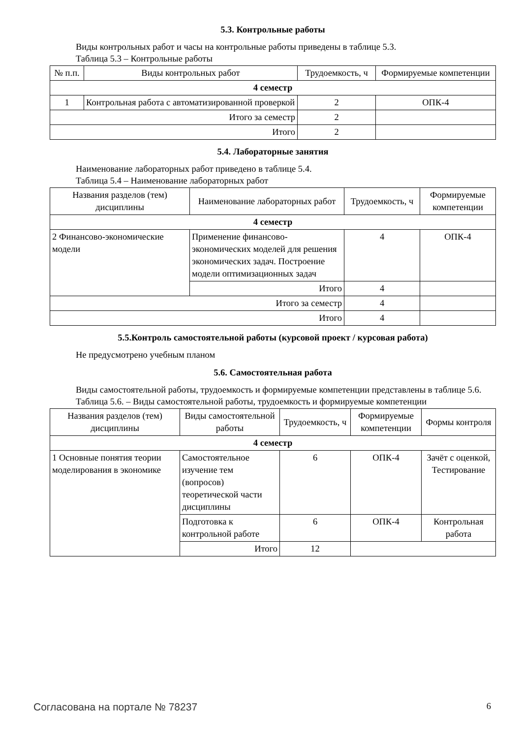5.3. Контрольные работы
Виды контрольных работ и часы на контрольные работы приведены в таблице 5.3.
Таблица 5.3 – Контрольные работы
| № п.п. | Виды контрольных работ | Трудоемкость, ч | Формируемые компетенции |
| --- | --- | --- | --- |
| 4 семестр | | | |
| 1 | Контрольная работа с автоматизированной проверкой | 2 | ОПК-4 |
| Итого за семестр | | 2 | |
| Итого | | 2 | |
5.4. Лабораторные занятия
Наименование лабораторных работ приведено в таблице 5.4.
Таблица 5.4 – Наименование лабораторных работ
| Названия разделов (тем) дисциплины | Наименование лабораторных работ | Трудоемкость, ч | Формируемые компетенции |
| --- | --- | --- | --- |
| 4 семестр | | | |
| 2 Финансово-экономические модели | Применение финансово-экономических моделей для решения экономических задач. Построение модели оптимизационных задач | 4 | ОПК-4 |
| | Итого | 4 | |
| Итого за семестр | | 4 | |
| Итого | | 4 | |
5.5.Контроль самостоятельной работы (курсовой проект / курсовая работа)
Не предусмотрено учебным планом
5.6. Самостоятельная работа
Виды самостоятельной работы, трудоемкость и формируемые компетенции представлены в таблице 5.6.
Таблица 5.6. – Виды самостоятельной работы, трудоемкость и формируемые компетенции
| Названия разделов (тем) дисциплины | Виды самостоятельной работы | Трудоемкость, ч | Формируемые компетенции | Формы контроля |
| --- | --- | --- | --- | --- |
| 4 семестр | | | | |
| 1 Основные понятия теории моделирования в экономике | Самостоятельное изучение тем (вопросов) теоретической части дисциплины | 6 | ОПК-4 | Зачёт с оценкой, Тестирование |
| | Подготовка к контрольной работе | 6 | ОПК-4 | Контрольная работа |
| | Итого | 12 | | |
Согласована на портале № 78237 6